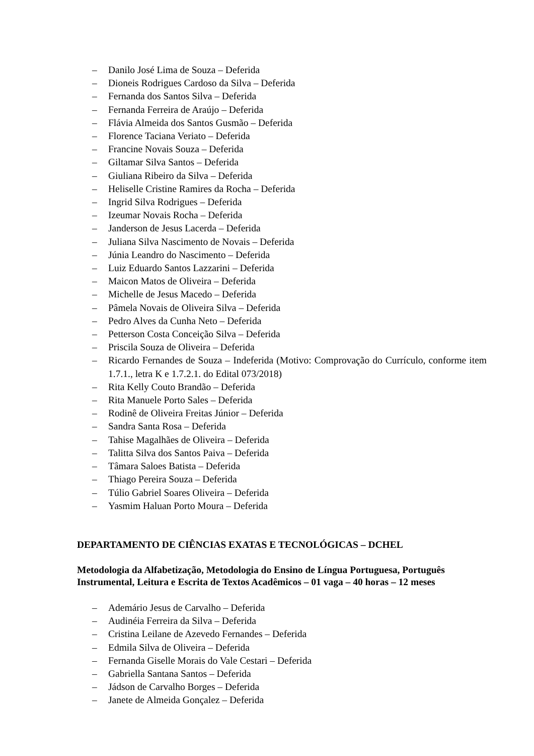– Danilo José Lima de Souza – Deferida
– Dioneis Rodrigues Cardoso da Silva – Deferida
– Fernanda dos Santos Silva – Deferida
– Fernanda Ferreira de Araújo – Deferida
– Flávia Almeida dos Santos Gusmão – Deferida
– Florence Taciana Veriato – Deferida
– Francine Novais Souza – Deferida
– Giltamar Silva Santos – Deferida
– Giuliana Ribeiro da Silva – Deferida
– Heliselle Cristine Ramires da Rocha – Deferida
– Ingrid Silva Rodrigues – Deferida
– Izeumar Novais Rocha – Deferida
– Janderson de Jesus Lacerda – Deferida
– Juliana Silva Nascimento de Novais – Deferida
– Júnia Leandro do Nascimento – Deferida
– Luiz Eduardo Santos Lazzarini – Deferida
– Maicon Matos de Oliveira – Deferida
– Michelle de Jesus Macedo – Deferida
– Pâmela Novais de Oliveira Silva – Deferida
– Pedro Alves da Cunha Neto – Deferida
– Petterson Costa Conceição Silva – Deferida
– Priscila Souza de Oliveira – Deferida
– Ricardo Fernandes de Souza – Indeferida (Motivo: Comprovação do Currículo, conforme item 1.7.1., letra K e 1.7.2.1. do Edital 073/2018)
– Rita Kelly Couto Brandão – Deferida
– Rita Manuele Porto Sales – Deferida
– Rodinê de Oliveira Freitas Júnior – Deferida
– Sandra Santa Rosa – Deferida
– Tahise Magalhães de Oliveira – Deferida
– Talitta Silva dos Santos Paiva – Deferida
– Tâmara Saloes Batista – Deferida
– Thiago Pereira Souza – Deferida
– Túlio Gabriel Soares Oliveira – Deferida
– Yasmim Haluan Porto Moura – Deferida
DEPARTAMENTO DE CIÊNCIAS EXATAS E TECNOLÓGICAS – DCHEL
Metodologia da Alfabetização, Metodologia do Ensino de Língua Portuguesa, Português Instrumental, Leitura e Escrita de Textos Acadêmicos – 01 vaga – 40 horas – 12 meses
– Ademário Jesus de Carvalho – Deferida
– Audinéia Ferreira da Silva – Deferida
– Cristina Leilane de Azevedo Fernandes – Deferida
– Edmila Silva de Oliveira – Deferida
– Fernanda Giselle Morais do Vale Cestari – Deferida
– Gabriella Santana Santos – Deferida
– Jádson de Carvalho Borges – Deferida
– Janete de Almeida Gonçalez – Deferida